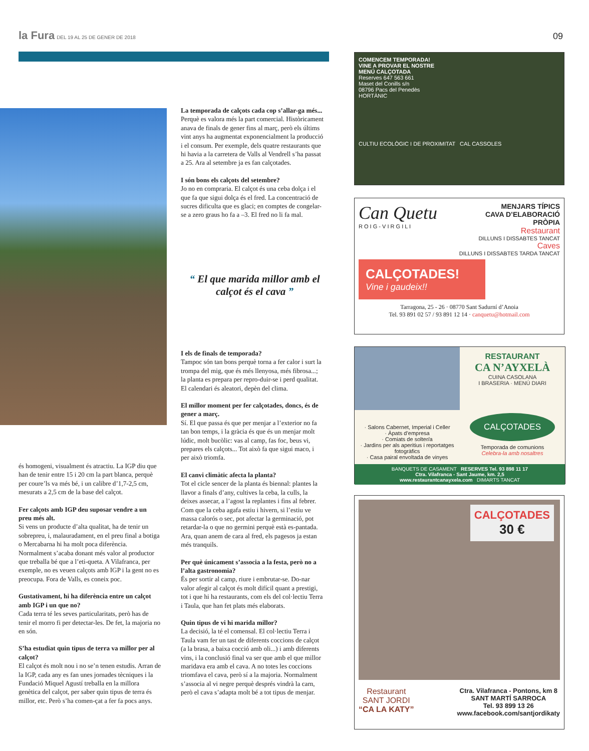la Fura DEL 19 AL 25 DE GENER DE 2018
09
La temporada de calçots cada cop s’allar-ga més...
Perquè es valora més la part comercial. Històricament anava de finals de gener fins al març, però els últims vint anys ha augmentat exponencialment la producció i el consum. Per exemple, dels quatre restaurants que hi havia a la carretera de Valls al Vendrell s’ha passat a 25. Ara al setembre ja es fan calçotades.
I són bons els calçots del setembre?
Jo no en compraria. El calçot és una ceba dolça i el que fa que sigui dolça és el fred. La concentració de sucres dificulta que es glaci; en comptes de congelar-se a zero graus ho fa a –3. El fred no li fa mal.
“ El que marida millor amb el calçot és el cava ”
I els de finals de temporada?
Tampoc són tan bons perquè torna a fer calor i surt la trompa del mig, que és més llenyosa, més fibrosa...; la planta es prepara per repro-duir-se i perd qualitat. El calendari és aleatori, depèn del clima.
El millor moment per fer calçotades, doncs, és de gener a març.
Sí. El que passa és que per menjar a l’exterior no fa tan bon temps, i la gràcia és que és un menjar molt lúdic, molt bucòlic: vas al camp, fas foc, beus vi, prepares els calçots... Tot això fa que sigui maco, i per això triomfa.
El canvi climàtic afecta la planta?
Tot el cicle sencer de la planta és biennal: plantes la llavor a finals d’any, cultives la ceba, la culls, la deixes assecar, a l’agost la replantes i fins al febrer. Com que la ceba agafa estiu i hivern, si l’estiu ve massa calorós o sec, pot afectar la germinació, pot retardar-la o que no germini perquè està es-pantada. Ara, quan anem de cara al fred, els pagesos ja estan més tranquils.
Per què únicament s’associa a la festa, però no a l’alta gastronomia?
És per sortir al camp, riure i embrutar-se. Do-nar valor afegir al calçot és molt difícil quant a prestigi, tot i que hi ha restaurants, com els del col·lectiu Terra i Taula, que han fet plats més elaborats.
Quin tipus de vi hi marida millor?
La decisió, la té el comensal. El col·lectiu Terra i Taula vam fer un tast de diferents coccions de calçot (a la brasa, a baixa cocció amb oli...) i amb diferents vins, i la conclusió final va ser que amb el que millor maridava era amb el cava. A no totes les coccions triomfava el cava, però sí a la majoria. Normalment s’associa al vi negre perquè després vindrà la carn, però el cava s’adapta molt bé a tot tipus de menjar.
és homogeni, visualment és atractiu. La IGP diu que han de tenir entre 15 i 20 cm la part blanca, perquè per coure’ls va més bé, i un calibre d’1,7-2,5 cm, mesurats a 2,5 cm de la base del calçot.
Fer calçots amb IGP deu suposar vendre a un preu més alt.
Si vens un producte d’alta qualitat, ha de tenir un sobrepreu, i, malauradament, en el preu final a botiga o Mercabarna hi ha molt poca diferència. Normalment s’acaba donant més valor al productor que treballa bé que a l’eti-queta. A Vilafranca, per exemple, no es veuen calçots amb IGP i la gent no es preocupa. Fora de Valls, es coneix poc.
Gustativament, hi ha diferència entre un calçot amb IGP i un que no?
Cada terra té les seves particularitats, però has de tenir el morro fi per detectar-les. De fet, la majoria no en són.
S’ha estudiat quin tipus de terra va millor per al calçot?
El calçot és molt nou i no se’n tenen estudis. Arran de la IGP, cada any es fan unes jornades tècniques i la Fundació Miquel Agustí treballa en la millora genètica del calçot, per saber quin tipus de terra és millor, etc. Però s’ha comen-çat a fer fa pocs anys.
COMENCEM TEMPORADA!
VINE A PROVAR EL NOSTRE
MENÚ CALÇOTADA
Reserves 647 563 661
Maset del Conills s/n
08796 Pacs del Penedès
HORTÀNIC
CULTIU ECOLÒGIC I DE PROXIMITAT CAL CASSOLES
Can Quetu
R O I G - V I R G I L I
MENJARS TÍPICS
CAVA D’ELABORACIÓ
PRÒPIA
Restaurant
DILLUNS I DISSABTES TANCAT
Caves
DILLUNS I DISSABTES TARDA TANCAT
CALÇOTADES!
Vine i gaudeix!!
Tarragona, 25 - 26 · 08770 Sant Sadurní d’Anoia
Tel. 93 891 02 57 / 93 891 12 14 · canquetu@hotmail.com
RESTAURANT
CA N’AYXELÀ
CUINA CASOLANA
I BRASERIA · MENÚ DIARI
· Salons Cabernet, Imperial i Celler
· Àpats d’empresa
· Comiats de solter/a
· Jardins per als aperitius i reportatges fotogràfics
· Casa pairal envoltada de vinyes
CALÇOTADES
Temporada de comunions
Celebra-la amb nosaltres
BANQUETS DE CASAMENT RESERVES Tel. 93 898 11 17
Ctra. Vilafranca - Sant Jaume, km. 2,5
www.restaurantcanayxela.com DIMARTS TANCAT
CALÇOTADES
30 €
Restaurant
SANT JORDI
“CA LA KATY”
Ctra. Vilafranca - Pontons, km 8
SANT MARTÍ SARROCA
Tel. 93 899 13 26
www.facebook.com/santjordikaty